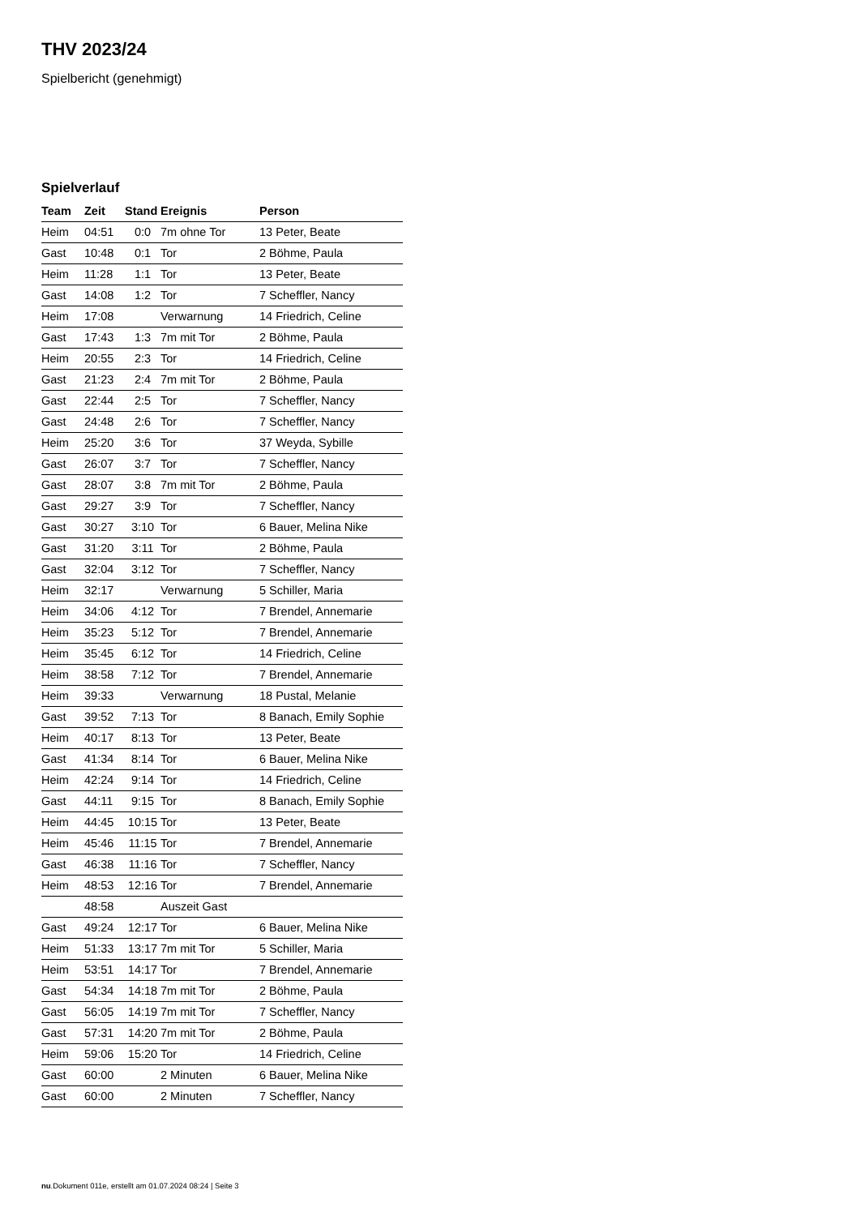THV 2023/24
Spielbericht (genehmigt)
Spielverlauf
| Team | Zeit | Stand | Ereignis | Person |
| --- | --- | --- | --- | --- |
| Heim | 04:51 | 0:0 | 7m ohne Tor | 13 Peter, Beate |
| Gast | 10:48 | 0:1 | Tor | 2 Böhme, Paula |
| Heim | 11:28 | 1:1 | Tor | 13 Peter, Beate |
| Gast | 14:08 | 1:2 | Tor | 7 Scheffler, Nancy |
| Heim | 17:08 | | Verwarnung | 14 Friedrich, Celine |
| Gast | 17:43 | 1:3 | 7m mit Tor | 2 Böhme, Paula |
| Heim | 20:55 | 2:3 | Tor | 14 Friedrich, Celine |
| Gast | 21:23 | 2:4 | 7m mit Tor | 2 Böhme, Paula |
| Gast | 22:44 | 2:5 | Tor | 7 Scheffler, Nancy |
| Gast | 24:48 | 2:6 | Tor | 7 Scheffler, Nancy |
| Heim | 25:20 | 3:6 | Tor | 37 Weyda, Sybille |
| Gast | 26:07 | 3:7 | Tor | 7 Scheffler, Nancy |
| Gast | 28:07 | 3:8 | 7m mit Tor | 2 Böhme, Paula |
| Gast | 29:27 | 3:9 | Tor | 7 Scheffler, Nancy |
| Gast | 30:27 | 3:10 | Tor | 6 Bauer, Melina Nike |
| Gast | 31:20 | 3:11 | Tor | 2 Böhme, Paula |
| Gast | 32:04 | 3:12 | Tor | 7 Scheffler, Nancy |
| Heim | 32:17 | | Verwarnung | 5 Schiller, Maria |
| Heim | 34:06 | 4:12 | Tor | 7 Brendel, Annemarie |
| Heim | 35:23 | 5:12 | Tor | 7 Brendel, Annemarie |
| Heim | 35:45 | 6:12 | Tor | 14 Friedrich, Celine |
| Heim | 38:58 | 7:12 | Tor | 7 Brendel, Annemarie |
| Heim | 39:33 | | Verwarnung | 18 Pustal, Melanie |
| Gast | 39:52 | 7:13 | Tor | 8 Banach, Emily Sophie |
| Heim | 40:17 | 8:13 | Tor | 13 Peter, Beate |
| Gast | 41:34 | 8:14 | Tor | 6 Bauer, Melina Nike |
| Heim | 42:24 | 9:14 | Tor | 14 Friedrich, Celine |
| Gast | 44:11 | 9:15 | Tor | 8 Banach, Emily Sophie |
| Heim | 44:45 | 10:15 | Tor | 13 Peter, Beate |
| Heim | 45:46 | 11:15 | Tor | 7 Brendel, Annemarie |
| Gast | 46:38 | 11:16 | Tor | 7 Scheffler, Nancy |
| Heim | 48:53 | 12:16 | Tor | 7 Brendel, Annemarie |
| | 48:58 | | Auszeit Gast | |
| Gast | 49:24 | 12:17 | Tor | 6 Bauer, Melina Nike |
| Heim | 51:33 | 13:17 | 7m mit Tor | 5 Schiller, Maria |
| Heim | 53:51 | 14:17 | Tor | 7 Brendel, Annemarie |
| Gast | 54:34 | 14:18 | 7m mit Tor | 2 Böhme, Paula |
| Gast | 56:05 | 14:19 | 7m mit Tor | 7 Scheffler, Nancy |
| Gast | 57:31 | 14:20 | 7m mit Tor | 2 Böhme, Paula |
| Heim | 59:06 | 15:20 | Tor | 14 Friedrich, Celine |
| Gast | 60:00 | | 2 Minuten | 6 Bauer, Melina Nike |
| Gast | 60:00 | | 2 Minuten | 7 Scheffler, Nancy |
nu.Dokument 011e, erstellt am 01.07.2024 08:24 | Seite 3